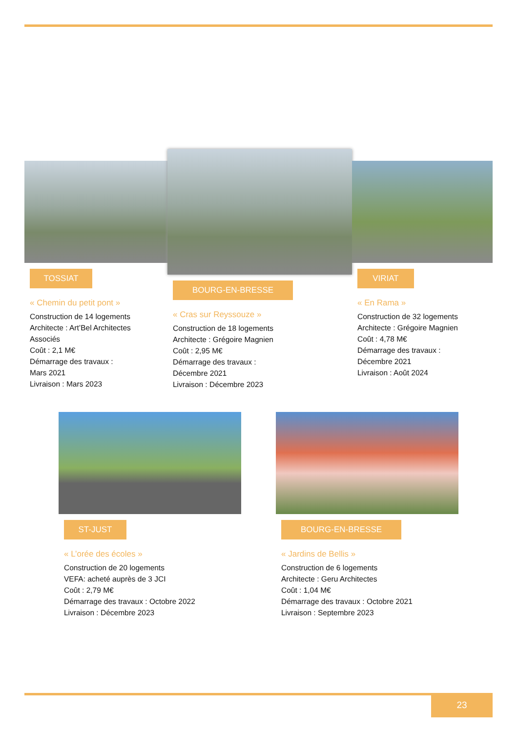TOSSIAT
« Chemin du petit pont »
Construction de 14 logements
Architecte : Art’Bel Architectes
Associés
Coût : 2,1 M€
Démarrage des travaux :
Mars 2021
Livraison : Mars 2023
BOURG-EN-BRESSE
« Cras sur Reyssouze »
Construction de 18 logements
Architecte : Grégoire Magnien
Coût : 2,95 M€
Démarrage des travaux :
Décembre 2021
Livraison : Décembre 2023
VIRIAT
« En Rama »
Construction de 32 logements
Architecte : Grégoire Magnien
Coût : 4,78 M€
Démarrage des travaux :
Décembre 2021
Livraison : Août 2024
ST-JUST
« L’orée des écoles »
Construction de 20 logements
VEFA: acheté auprès de 3 JCI
Coût : 2,79 M€
Démarrage des travaux : Octobre 2022
Livraison : Décembre 2023
BOURG-EN-BRESSE
« Jardins de Bellis »
Construction de 6 logements
Architecte : Geru Architectes
Coût : 1,04 M€
Démarrage des travaux : Octobre 2021
Livraison : Septembre 2023
23